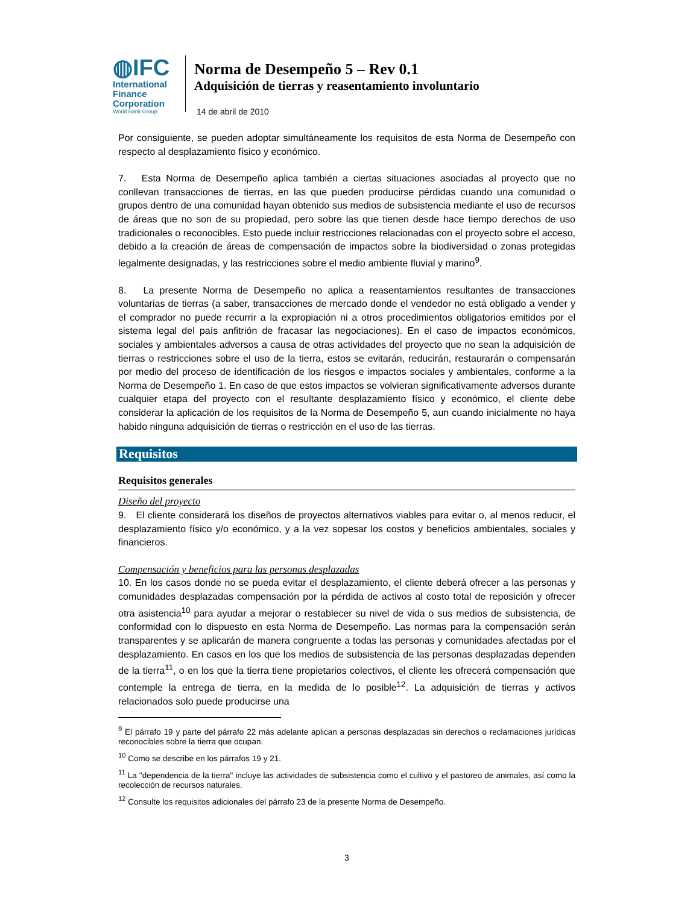◍IFC
International
Finance
Corporation
World Bank Group
Norma de Desempeño 5 – Rev 0.1
Adquisición de tierras y reasentamiento involuntario
14 de abril de 2010
Por consiguiente, se pueden adoptar simultáneamente los requisitos de esta Norma de Desempeño con respecto al desplazamiento físico y económico.
7. Esta Norma de Desempeño aplica también a ciertas situaciones asociadas al proyecto que no conllevan transacciones de tierras, en las que pueden producirse pérdidas cuando una comunidad o grupos dentro de una comunidad hayan obtenido sus medios de subsistencia mediante el uso de recursos de áreas que no son de su propiedad, pero sobre las que tienen desde hace tiempo derechos de uso tradicionales o reconocibles. Esto puede incluir restricciones relacionadas con el proyecto sobre el acceso, debido a la creación de áreas de compensación de impactos sobre la biodiversidad o zonas protegidas legalmente designadas, y las restricciones sobre el medio ambiente fluvial y marino<sup>9</sup>.
8. La presente Norma de Desempeño no aplica a reasentamientos resultantes de transacciones voluntarias de tierras (a saber, transacciones de mercado donde el vendedor no está obligado a vender y el comprador no puede recurrir a la expropiación ni a otros procedimientos obligatorios emitidos por el sistema legal del país anfitrión de fracasar las negociaciones). En el caso de impactos económicos, sociales y ambientales adversos a causa de otras actividades del proyecto que no sean la adquisición de tierras o restricciones sobre el uso de la tierra, estos se evitarán, reducirán, restaurarán o compensarán por medio del proceso de identificación de los riesgos e impactos sociales y ambientales, conforme a la Norma de Desempeño 1. En caso de que estos impactos se volvieran significativamente adversos durante cualquier etapa del proyecto con el resultante desplazamiento físico y económico, el cliente debe considerar la aplicación de los requisitos de la Norma de Desempeño 5, aun cuando inicialmente no haya habido ninguna adquisición de tierras o restricción en el uso de las tierras.
Requisitos
Requisitos generales
Diseño del proyecto
9. El cliente considerará los diseños de proyectos alternativos viables para evitar o, al menos reducir, el desplazamiento físico y/o económico, y a la vez sopesar los costos y beneficios ambientales, sociales y financieros.
Compensación y beneficios para las personas desplazadas
10. En los casos donde no se pueda evitar el desplazamiento, el cliente deberá ofrecer a las personas y comunidades desplazadas compensación por la pérdida de activos al costo total de reposición y ofrecer otra asistencia<sup>10</sup> para ayudar a mejorar o restablecer su nivel de vida o sus medios de subsistencia, de conformidad con lo dispuesto en esta Norma de Desempeño. Las normas para la compensación serán transparentes y se aplicarán de manera congruente a todas las personas y comunidades afectadas por el desplazamiento. En casos en los que los medios de subsistencia de las personas desplazadas dependen de la tierra<sup>11</sup>, o en los que la tierra tiene propietarios colectivos, el cliente les ofrecerá compensación que contemple la entrega de tierra, en la medida de lo posible<sup>12</sup>. La adquisición de tierras y activos relacionados solo puede producirse una
<sup>9</sup> El párrafo 19 y parte del párrafo 22 más adelante aplican a personas desplazadas sin derechos o reclamaciones jurídicas reconocibles sobre la tierra que ocupan.
<sup>10</sup> Como se describe en los párrafos 19 y 21.
<sup>11</sup> La "dependencia de la tierra" incluye las actividades de subsistencia como el cultivo y el pastoreo de animales, así como la recolección de recursos naturales.
<sup>12</sup> Consulte los requisitos adicionales del párrafo 23 de la presente Norma de Desempeño.
3